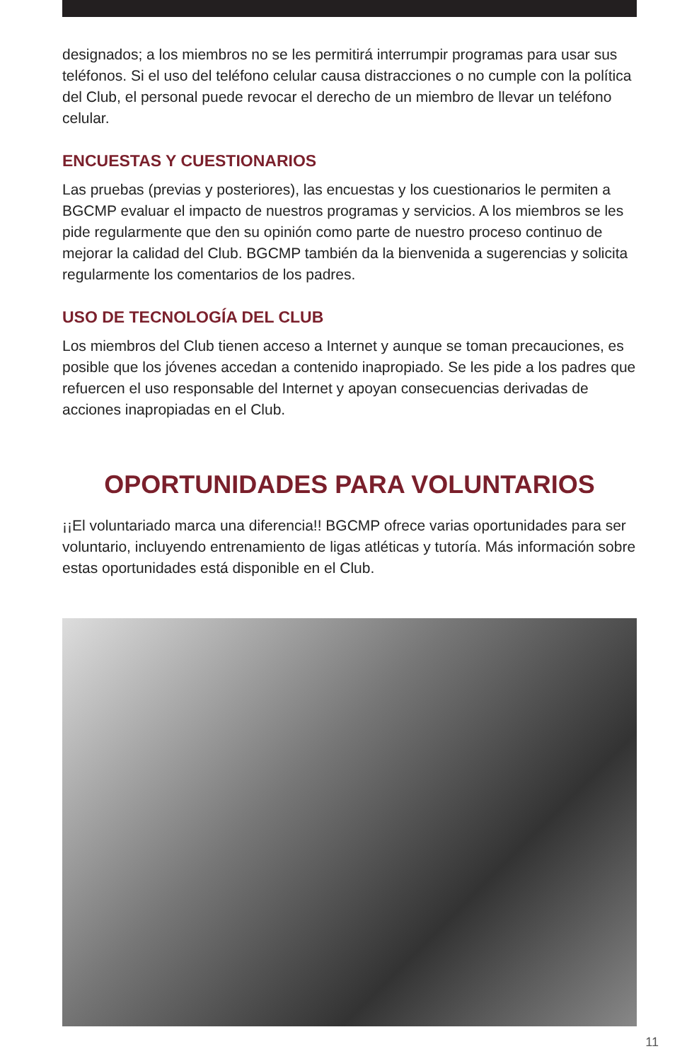designados; a los miembros no se les permitirá interrumpir programas para usar sus teléfonos. Si el uso del teléfono celular causa distracciones o no cumple con la política del Club, el personal puede revocar el derecho de un miembro de llevar un teléfono celular.
ENCUESTAS Y CUESTIONARIOS
Las pruebas (previas y posteriores), las encuestas y los cuestionarios le permiten a BGCMP evaluar el impacto de nuestros programas y servicios. A los miembros se les pide regularmente que den su opinión como parte de nuestro proceso continuo de mejorar la calidad del Club. BGCMP también da la bienvenida a sugerencias y solicita regularmente los comentarios de los padres.
USO DE TECNOLOGÍA DEL CLUB
Los miembros del Club tienen acceso a Internet y aunque se toman precauciones, es posible que los jóvenes accedan a contenido inapropiado. Se les pide a los padres que refuercen el uso responsable del Internet y apoyan consecuencias derivadas de acciones inapropiadas en el Club.
OPORTUNIDADES PARA VOLUNTARIOS
¡¡El voluntariado marca una diferencia!! BGCMP ofrece varias oportunidades para ser voluntario, incluyendo entrenamiento de ligas atléticas y tutoría. Más información sobre estas oportunidades está disponible en el Club.
11